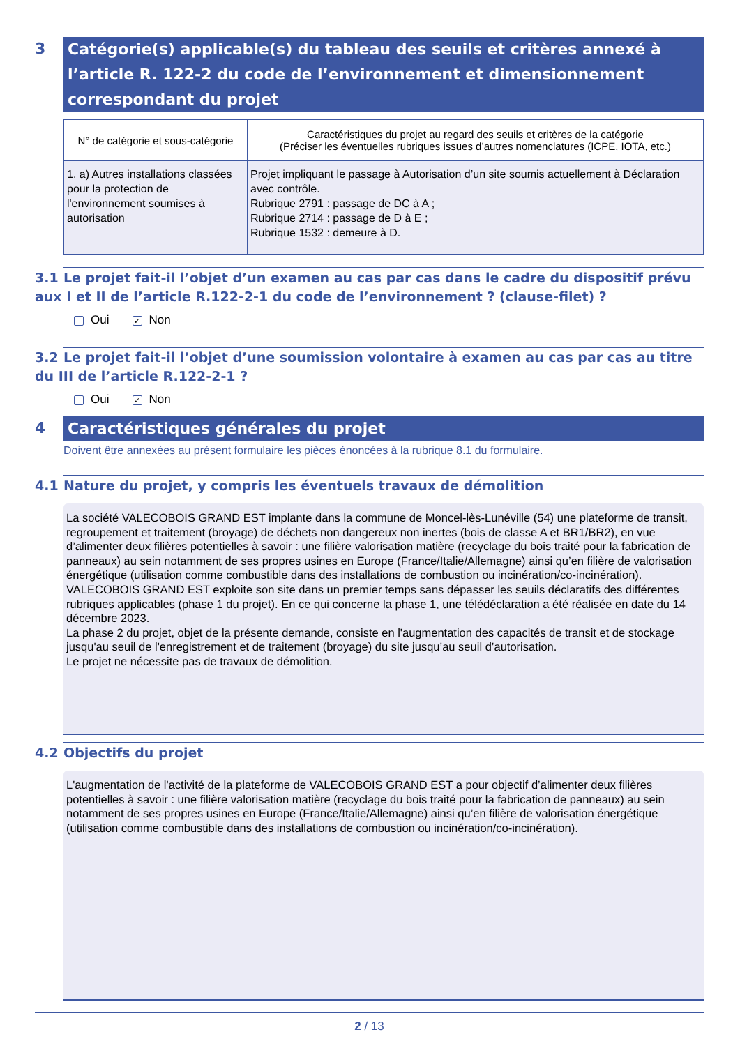3
Catégorie(s) applicable(s) du tableau des seuils et critères annexé à l’article R. 122-2 du code de l’environnement et dimensionnement correspondant du projet
| N° de catégorie et sous-catégorie | Caractéristiques du projet au regard des seuils et critères de la catégorie (Préciser les éventuelles rubriques issues d’autres nomenclatures (ICPE, IOTA, etc.) |
| --- | --- |
| 1. a) Autres installations classées pour la protection de l'environnement soumises à autorisation | Projet impliquant le passage à Autorisation d’un site soumis actuellement à Déclaration avec contrôle. Rubrique 2791 : passage de DC à A ; Rubrique 2714 : passage de D à E ; Rubrique 1532 : demeure à D. |
3.1 Le projet fait-il l’objet d’un examen au cas par cas dans le cadre du dispositif prévu aux I et II de l’article R.122-2-1 du code de l’environnement ? (clause-filet) ?
Oui ✓ Non
3.2 Le projet fait-il l’objet d’une soumission volontaire à examen au cas par cas au titre du III de l’article R.122-2-1 ?
Oui ✓ Non
4
Caractéristiques générales du projet
Doivent être annexées au présent formulaire les pièces énoncées à la rubrique 8.1 du formulaire.
4.1 Nature du projet, y compris les éventuels travaux de démolition
La société VALECOBOIS GRAND EST implante dans la commune de Moncel-lès-Lunéville (54) une plateforme de transit, regroupement et traitement (broyage) de déchets non dangereux non inertes (bois de classe A et BR1/BR2), en vue d’alimenter deux filières potentielles à savoir : une filière valorisation matière (recyclage du bois traité pour la fabrication de panneaux) au sein notamment de ses propres usines en Europe (France/Italie/Allemagne) ainsi qu’en filière de valorisation énergétique (utilisation comme combustible dans des installations de combustion ou incinération/co-incinération).
VALECOBOIS GRAND EST exploite son site dans un premier temps sans dépasser les seuils déclaratifs des différentes rubriques applicables (phase 1 du projet). En ce qui concerne la phase 1, une télédéclaration a été réalisée en date du 14 décembre 2023.
La phase 2 du projet, objet de la présente demande, consiste en l'augmentation des capacités de transit et de stockage jusqu'au seuil de l'enregistrement et de traitement (broyage) du site jusqu’au seuil d’autorisation.
Le projet ne nécessite pas de travaux de démolition.
4.2 Objectifs du projet
L'augmentation de l'activité de la plateforme de VALECOBOIS GRAND EST a pour objectif d’alimenter deux filières potentielles à savoir : une filière valorisation matière (recyclage du bois traité pour la fabrication de panneaux) au sein notamment de ses propres usines en Europe (France/Italie/Allemagne) ainsi qu’en filière de valorisation énergétique (utilisation comme combustible dans des installations de combustion ou incinération/co-incinération).
2 / 13